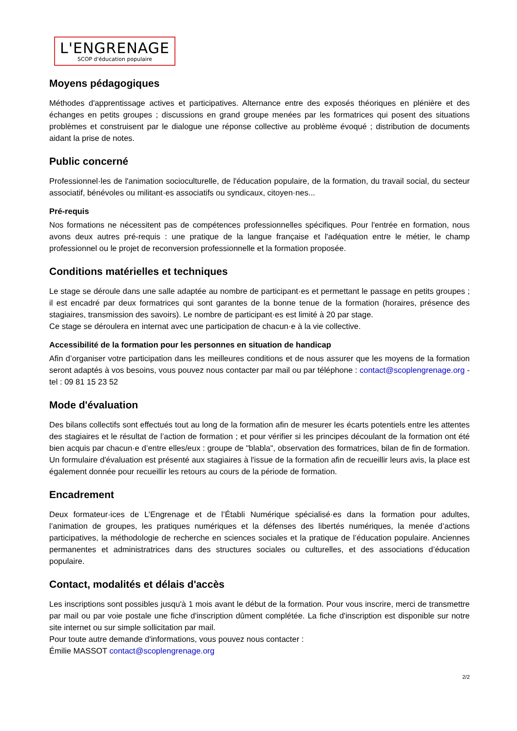L'ENGRENAGE
SCOP d'éducation populaire
Moyens pédagogiques
Méthodes d'apprentissage actives et participatives. Alternance entre des exposés théoriques en plénière et des échanges en petits groupes ; discussions en grand groupe menées par les formatrices qui posent des situations problèmes et construisent par le dialogue une réponse collective au problème évoqué ; distribution de documents aidant la prise de notes.
Public concerné
Professionnel·les de l'animation socioculturelle, de l'éducation populaire, de la formation, du travail social, du secteur associatif, bénévoles ou militant·es associatifs ou syndicaux, citoyen·nes...
Pré-requis
Nos formations ne nécessitent pas de compétences professionnelles spécifiques. Pour l'entrée en formation, nous avons deux autres pré-requis : une pratique de la langue française et l'adéquation entre le métier, le champ professionnel ou le projet de reconversion professionnelle et la formation proposée.
Conditions matérielles et techniques
Le stage se déroule dans une salle adaptée au nombre de participant·es et permettant le passage en petits groupes ; il est encadré par deux formatrices qui sont garantes de la bonne tenue de la formation (horaires, présence des stagiaires, transmission des savoirs). Le nombre de participant·es est limité à 20 par stage.
Ce stage se déroulera en internat avec une participation de chacun·e à la vie collective.
Accessibilité de la formation pour les personnes en situation de handicap
Afin d’organiser votre participation dans les meilleures conditions et de nous assurer que les moyens de la formation seront adaptés à vos besoins, vous pouvez nous contacter par mail ou par téléphone : contact@scoplengrenage.org - tel : 09 81 15 23 52
Mode d'évaluation
Des bilans collectifs sont effectués tout au long de la formation afin de mesurer les écarts potentiels entre les attentes des stagiaires et le résultat de l’action de formation ; et pour vérifier si les principes découlant de la formation ont été bien acquis par chacun·e d’entre elles/eux : groupe de "blabla", observation des formatrices, bilan de fin de formation. Un formulaire d'évaluation est présenté aux stagiaires à l'issue de la formation afin de recueillir leurs avis, la place est également donnée pour recueillir les retours au cours de la période de formation.
Encadrement
Deux formateur·ices de L’Engrenage et de l’Établi Numérique spécialisé·es dans la formation pour adultes, l’animation de groupes, les pratiques numériques et la défenses des libertés numériques, la menée d’actions participatives, la méthodologie de recherche en sciences sociales et la pratique de l’éducation populaire. Anciennes permanentes et administratrices dans des structures sociales ou culturelles, et des associations d’éducation populaire.
Contact, modalités et délais d'accès
Les inscriptions sont possibles jusqu'à 1 mois avant le début de la formation. Pour vous inscrire, merci de transmettre par mail ou par voie postale une fiche d'inscription dûment complétée. La fiche d'inscription est disponible sur notre site internet ou sur simple sollicitation par mail.
Pour toute autre demande d'informations, vous pouvez nous contacter :
Émilie MASSOT contact@scoplengrenage.org
2/2